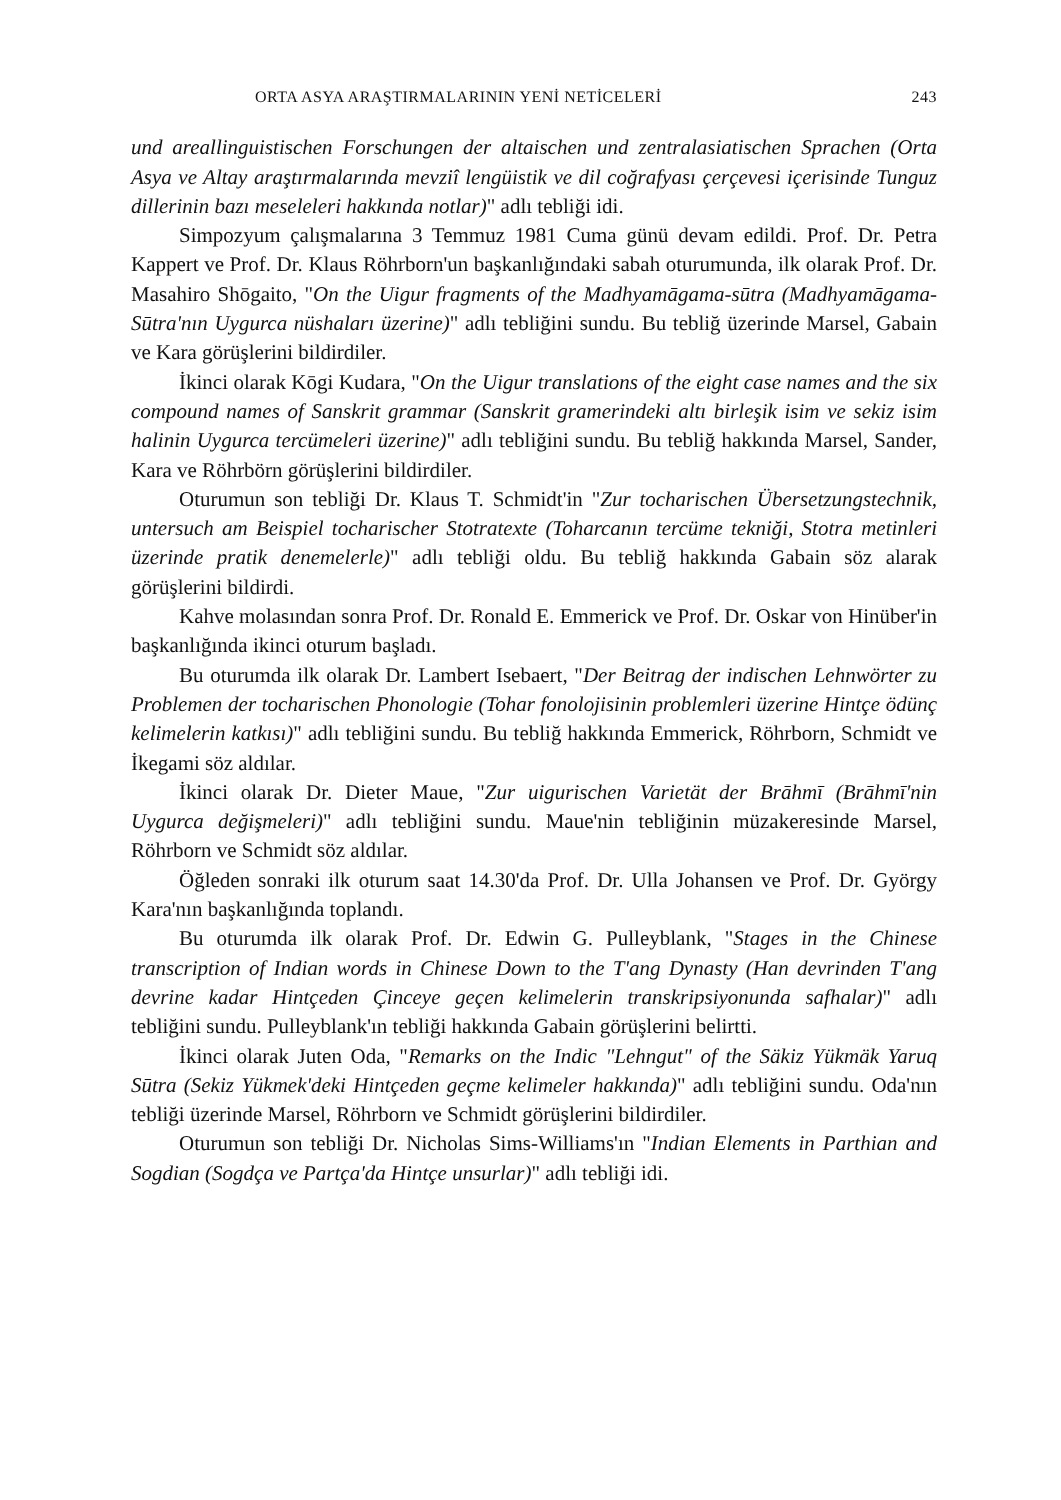ORTA ASYA ARAŞTIRMALARININ YENİ NETİCELERİ 243
und areallinguistischen Forschungen der altaischen und zentralasiatischen Sprachen (Orta Asya ve Altay araştırmalarında mevziî lengüistik ve dil coğrafyası çerçevesi içerisinde Tunguz dillerinin bazı meseleleri hakkında notlar)" adlı tebliği idi.
Simpozyum çalışmalarına 3 Temmuz 1981 Cuma günü devam edildi. Prof. Dr. Petra Kappert ve Prof. Dr. Klaus Röhrborn'un başkanlığındaki sabah oturumunda, ilk olarak Prof. Dr. Masahiro Shōgaito, "On the Uigur fragments of the Madhyamāgama-sūtra (Madhyamāgama-Sūtra'nın Uygurca nüshaları üzerine)" adlı tebliğini sundu. Bu tebliğ üzerinde Marsel, Gabain ve Kara görüşlerini bildirdiler.
İkinci olarak Kōgi Kudara, "On the Uigur translations of the eight case names and the six compound names of Sanskrit grammar (Sanskrit gramerindeki altı birleşik isim ve sekiz isim halinin Uygurca tercümeleri üzerine)" adlı tebliğini sundu. Bu tebliğ hakkında Marsel, Sander, Kara ve Röhrbörn görüşlerini bildirdiler.
Oturumun son tebliği Dr. Klaus T. Schmidt'in "Zur tocharischen Übersetzungstechnik, untersuch am Beispiel tocharischer Stotratexte (Toharcanın tercüme tekniği, Stotra metinleri üzerinde pratik denemelerle)" adlı tebliği oldu. Bu tebliğ hakkında Gabain söz alarak görüşlerini bildirdi.
Kahve molasından sonra Prof. Dr. Ronald E. Emmerick ve Prof. Dr. Oskar von Hinüber'in başkanlığında ikinci oturum başladı.
Bu oturumda ilk olarak Dr. Lambert Isebaert, "Der Beitrag der indischen Lehnwörter zu Problemen der tocharischen Phonologie (Tohar fonolojisinin problemleri üzerine Hintçe ödünç kelimelerin katkısı)" adlı tebliğini sundu. Bu tebliğ hakkında Emmerick, Röhrborn, Schmidt ve İkegami söz aldılar.
İkinci olarak Dr. Dieter Maue, "Zur uigurischen Varietät der Brāhmī (Brāhmī'nin Uygurca değişmeleri)" adlı tebliğini sundu. Maue'nin tebliğinin müzakeresinde Marsel, Röhrborn ve Schmidt söz aldılar.
Öğleden sonraki ilk oturum saat 14.30'da Prof. Dr. Ulla Johansen ve Prof. Dr. György Kara'nın başkanlığında toplandı.
Bu oturumda ilk olarak Prof. Dr. Edwin G. Pulleyblank, "Stages in the Chinese transcription of Indian words in Chinese Down to the T'ang Dynasty (Han devrinden T'ang devrine kadar Hintçeden Çinceye geçen kelimelerin transkripsiyonunda safhalar)" adlı tebliğini sundu. Pulleyblank'ın tebliği hakkında Gabain görüşlerini belirtti.
İkinci olarak Juten Oda, "Remarks on the Indic "Lehngut" of the Säkiz Yükmäk Yaruq Sūtra (Sekiz Yükmek'deki Hintçeden geçme kelimeler hakkında)" adlı tebliğini sundu. Oda'nın tebliği üzerinde Marsel, Röhrborn ve Schmidt görüşlerini bildirdiler.
Oturumun son tebliği Dr. Nicholas Sims-Williams'ın "Indian Elements in Parthian and Sogdian (Sogdça ve Partça'da Hintçe unsurlar)" adlı tebliği idi.